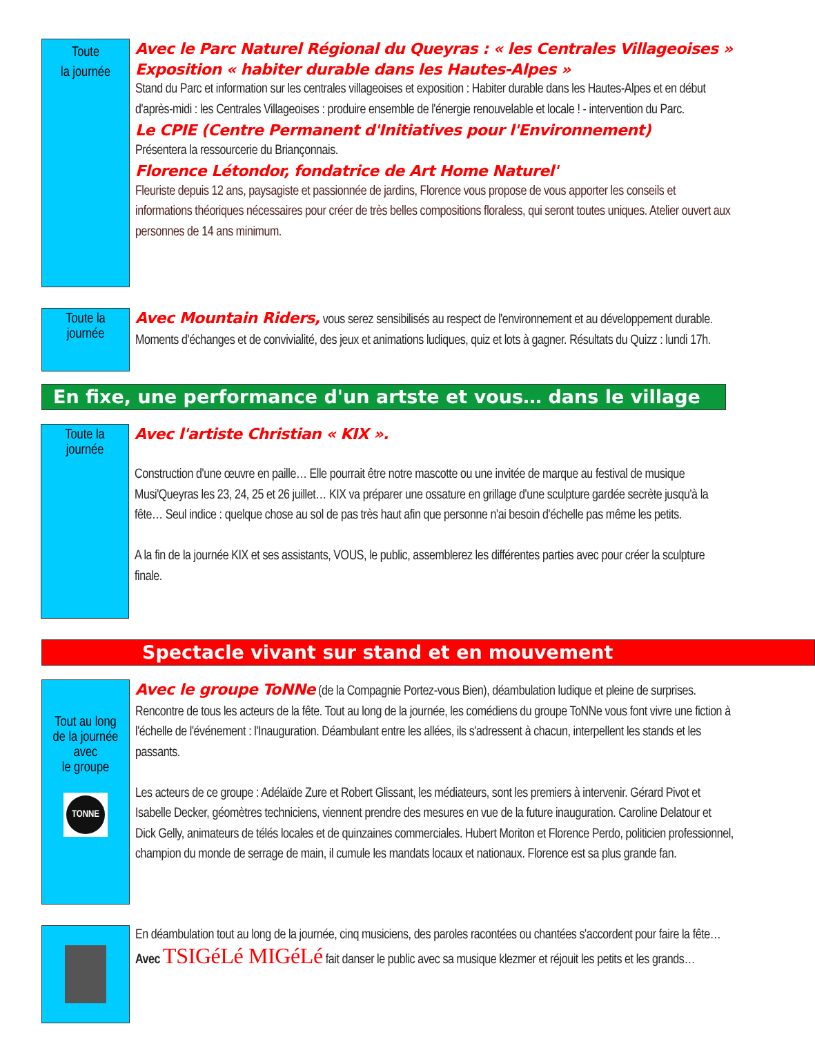Toute
la journée
Avec le Parc Naturel Régional du Queyras : « les Centrales Villageoises »
Exposition « habiter durable dans les Hautes-Alpes »
Stand du Parc et information sur les centrales villageoises et exposition : Habiter durable dans les Hautes-Alpes et en début d'après-midi : les Centrales Villageoises : produire ensemble de l'énergie renouvelable et locale ! - intervention du Parc.
Le CPIE (Centre Permanent d'Initiatives pour l'Environnement)
Présentera la ressourcerie du Briançonnais.
Florence Létondor, fondatrice de Art Home Naturel'
Fleuriste depuis 12 ans, paysagiste et passionnée de jardins, Florence vous propose de vous apporter les conseils et informations théoriques nécessaires pour créer de très belles compositions floraless, qui seront toutes uniques. Atelier ouvert aux personnes de 14 ans minimum.
Toute la
journée
Avec Mountain Riders, vous serez sensibilisés au respect de l'environnement et au développement durable. Moments d'échanges et de convivialité, des jeux et animations ludiques, quiz et lots à gagner. Résultats du Quizz : lundi 17h.
En fixe, une performance d'un artste et vous… dans le village
Toute la
journée
Avec l'artiste Christian « KIX ».
Construction d'une œuvre en paille… Elle pourrait être notre mascotte ou une invitée de marque au festival de musique Musi'Queyras les 23, 24, 25 et 26 juillet… KIX va préparer une ossature en grillage d'une sculpture gardée secrète jusqu'à la fête… Seul indice : quelque chose au sol de pas très haut afin que personne n'ai besoin d'échelle pas même les petits.
A la fin de la journée KIX et ses assistants, VOUS, le public, assemblerez les différentes parties avec pour créer la sculpture finale.
Spectacle vivant sur stand et en mouvement
Tout au long
de la journée
avec
le groupe
TONNE
Avec le groupe ToNNe (de la Compagnie Portez-vous Bien), déambulation ludique et pleine de surprises. Rencontre de tous les acteurs de la fête. Tout au long de la journée, les comédiens du groupe ToNNe vous font vivre une fiction à l'échelle de l'événement : l'Inauguration. Déambulant entre les allées, ils s'adressent à chacun, interpellent les stands et les passants.
Les acteurs de ce groupe : Adélaïde Zure et Robert Glissant, les médiateurs, sont les premiers à intervenir. Gérard Pivot et Isabelle Decker, géomètres techniciens, viennent prendre des mesures en vue de la future inauguration. Caroline Delatour et Dick Gelly, animateurs de télés locales et de quinzaines commerciales. Hubert Moriton et Florence Perdo, politicien professionnel, champion du monde de serrage de main, il cumule les mandats locaux et nationaux. Florence est sa plus grande fan.
En déambulation tout au long de la journée, cinq musiciens, des paroles racontées ou chantées s'accordent pour faire la fête… Avec TSIGéLé MIGéLé fait danser le public avec sa musique klezmer et réjouit les petits et les grands…